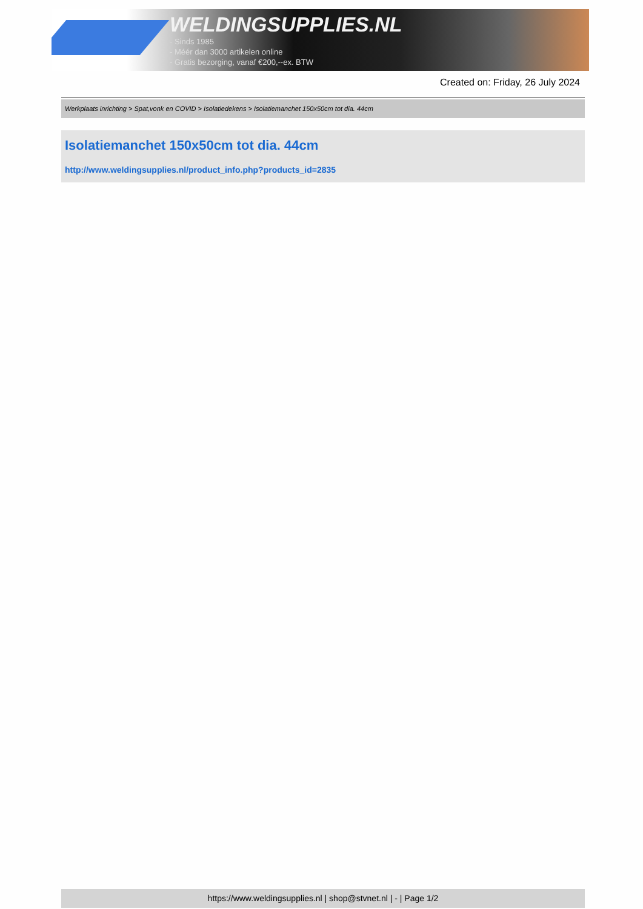WELDINGSUPPLIES.NL
- Sinds 1985
- Méér dan 3000 artikelen online
- Gratis bezorging, vanaf €200,--ex. BTW
Created on: Friday, 26 July 2024
Werkplaats inrichting > Spat,vonk en COVID > Isolatiedekens > Isolatiemanchet 150x50cm tot dia. 44cm
Isolatiemanchet 150x50cm tot dia. 44cm
http://www.weldingsupplies.nl/product_info.php?products_id=2835
https://www.weldingsupplies.nl | shop@stvnet.nl | - | Page 1/2